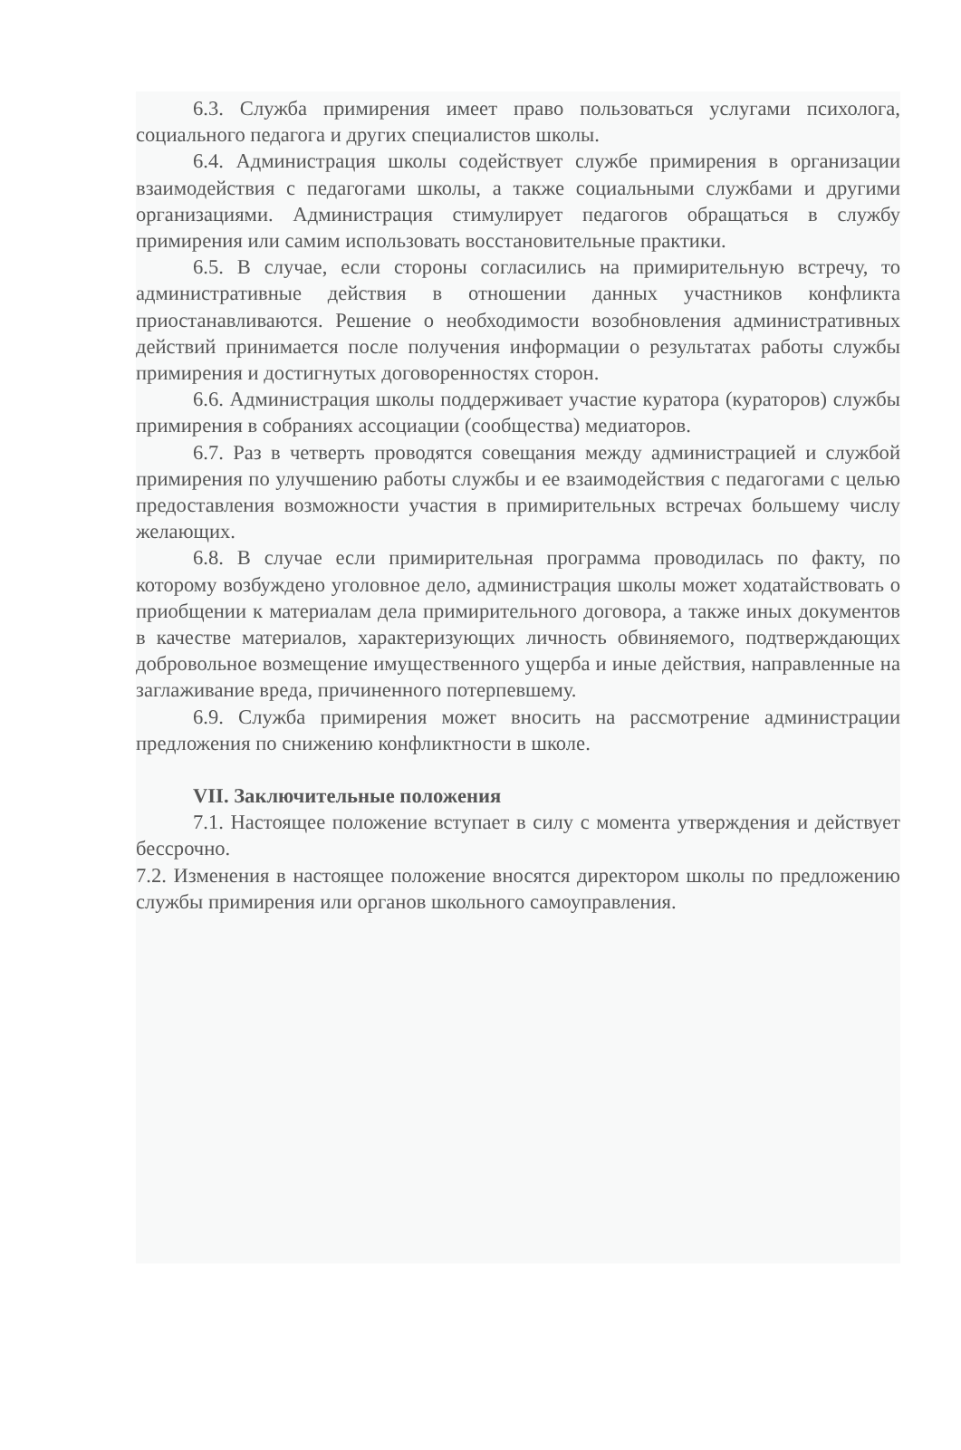6.3. Служба примирения имеет право пользоваться услугами психолога, социального педагога и других специалистов школы.
6.4. Администрация школы содействует службе примирения в организации взаимодействия с педагогами школы, а также социальными службами и другими организациями. Администрация стимулирует педагогов обращаться в службу примирения или самим использовать восстановительные практики.
6.5. В случае, если стороны согласились на примирительную встречу, то административные действия в отношении данных участников конфликта приостанавливаются. Решение о необходимости возобновления административных действий принимается после получения информации о результатах работы службы примирения и достигнутых договоренностях сторон.
6.6. Администрация школы поддерживает участие куратора (кураторов) службы примирения в собраниях ассоциации (сообщества) медиаторов.
6.7. Раз в четверть проводятся совещания между администрацией и службой примирения по улучшению работы службы и ее взаимодействия с педагогами с целью предоставления возможности участия в примирительных встречах большему числу желающих.
6.8. В случае если примирительная программа проводилась по факту, по которому возбуждено уголовное дело, администрация школы может ходатайствовать о приобщении к материалам дела примирительного договора, а также иных документов в качестве материалов, характеризующих личность обвиняемого, подтверждающих добровольное возмещение имущественного ущерба и иные действия, направленные на заглаживание вреда, причиненного потерпевшему.
6.9. Служба примирения может вносить на рассмотрение администрации предложения по снижению конфликтности в школе.
VII. Заключительные положения
7.1. Настоящее положение вступает в силу с момента утверждения и действует бессрочно.
7.2. Изменения в настоящее положение вносятся директором школы по предложению службы примирения или органов школьного самоуправления.